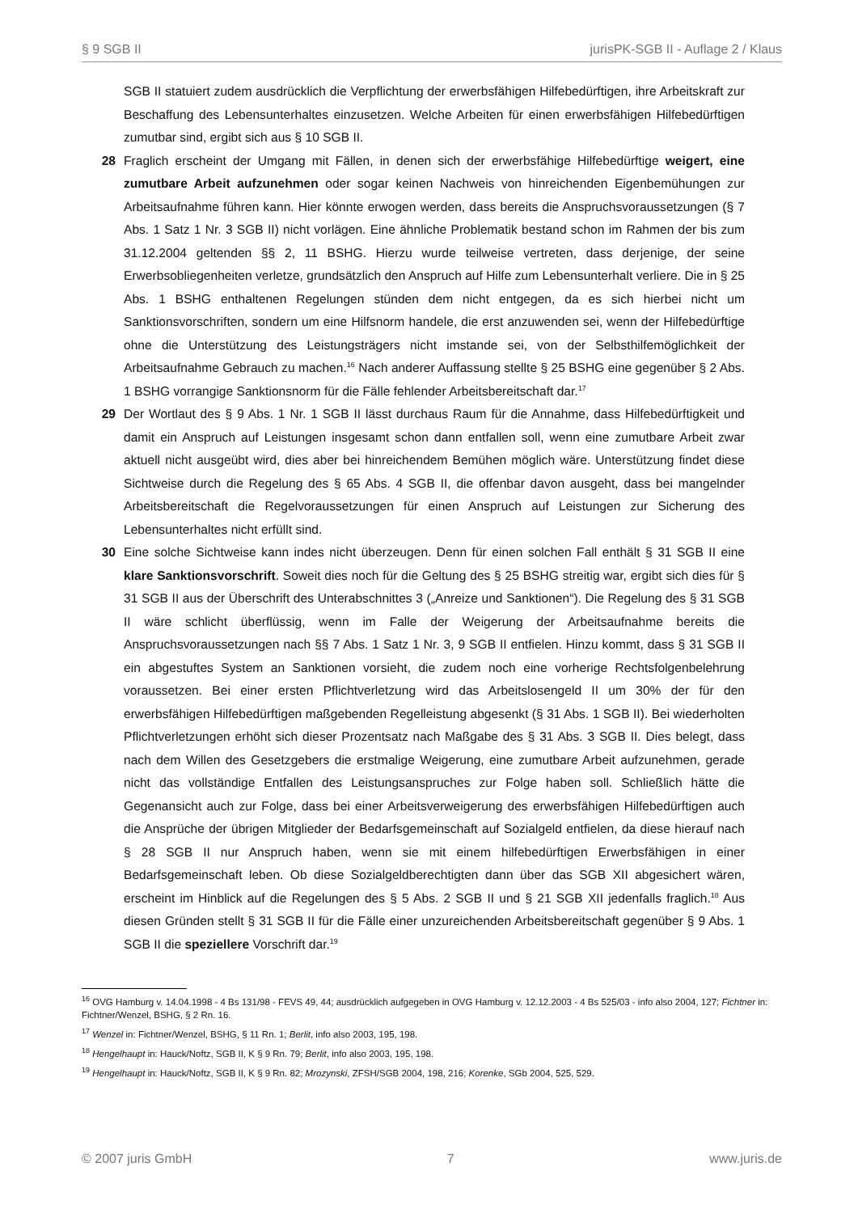§ 9 SGB II jurisPK-SGB II - Auflage 2 / Klaus
SGB II statuiert zudem ausdrücklich die Verpflichtung der erwerbsfähigen Hilfebedürftigen, ihre Arbeitskraft zur Beschaffung des Lebensunterhaltes einzusetzen. Welche Arbeiten für einen erwerbsfähigen Hilfebedürftigen zumutbar sind, ergibt sich aus § 10 SGB II.
28 Fraglich erscheint der Umgang mit Fällen, in denen sich der erwerbsfähige Hilfebedürftige weigert, eine zumutbare Arbeit aufzunehmen oder sogar keinen Nachweis von hinreichenden Eigenbemühungen zur Arbeitsaufnahme führen kann. Hier könnte erwogen werden, dass bereits die Anspruchsvoraussetzungen (§ 7 Abs. 1 Satz 1 Nr. 3 SGB II) nicht vorlägen. Eine ähnliche Problematik bestand schon im Rahmen der bis zum 31.12.2004 geltenden §§ 2, 11 BSHG. Hierzu wurde teilweise vertreten, dass derjenige, der seine Erwerbsobliegenheiten verletze, grundsätzlich den Anspruch auf Hilfe zum Lebensunterhalt verliere. Die in § 25 Abs. 1 BSHG enthaltenen Regelungen stünden dem nicht entgegen, da es sich hierbei nicht um Sanktionsvorschriften, sondern um eine Hilfsnorm handele, die erst anzuwenden sei, wenn der Hilfebedürftige ohne die Unterstützung des Leistungsträgers nicht imstande sei, von der Selbsthilfemöglichkeit der Arbeitsaufnahme Gebrauch zu machen.<sup>16</sup> Nach anderer Auffassung stellte § 25 BSHG eine gegenüber § 2 Abs. 1 BSHG vorrangige Sanktionsnorm für die Fälle fehlender Arbeitsbereitschaft dar.<sup>17</sup>
29 Der Wortlaut des § 9 Abs. 1 Nr. 1 SGB II lässt durchaus Raum für die Annahme, dass Hilfebedürftigkeit und damit ein Anspruch auf Leistungen insgesamt schon dann entfallen soll, wenn eine zumutbare Arbeit zwar aktuell nicht ausgeübt wird, dies aber bei hinreichendem Bemühen möglich wäre. Unterstützung findet diese Sichtweise durch die Regelung des § 65 Abs. 4 SGB II, die offenbar davon ausgeht, dass bei mangelnder Arbeitsbereitschaft die Regelvoraussetzungen für einen Anspruch auf Leistungen zur Sicherung des Lebensunterhaltes nicht erfüllt sind.
30 Eine solche Sichtweise kann indes nicht überzeugen. Denn für einen solchen Fall enthält § 31 SGB II eine klare Sanktionsvorschrift. Soweit dies noch für die Geltung des § 25 BSHG streitig war, ergibt sich dies für § 31 SGB II aus der Überschrift des Unterabschnittes 3 („Anreize und Sanktionen“). Die Regelung des § 31 SGB II wäre schlicht überflüssig, wenn im Falle der Weigerung der Arbeitsaufnahme bereits die Anspruchsvoraussetzungen nach §§ 7 Abs. 1 Satz 1 Nr. 3, 9 SGB II entfielen. Hinzu kommt, dass § 31 SGB II ein abgestuftes System an Sanktionen vorsieht, die zudem noch eine vorherige Rechtsfolgenbelehrung voraussetzen. Bei einer ersten Pflichtverletzung wird das Arbeitslosengeld II um 30% der für den erwerbsfähigen Hilfebedürftigen maßgebenden Regelleistung abgesenkt (§ 31 Abs. 1 SGB II). Bei wiederholten Pflichtverletzungen erhöht sich dieser Prozentsatz nach Maßgabe des § 31 Abs. 3 SGB II. Dies belegt, dass nach dem Willen des Gesetzgebers die erstmalige Weigerung, eine zumutbare Arbeit aufzunehmen, gerade nicht das vollständige Entfallen des Leistungsanspruches zur Folge haben soll. Schließlich hätte die Gegenansicht auch zur Folge, dass bei einer Arbeitsverweigerung des erwerbsfähigen Hilfebedürftigen auch die Ansprüche der übrigen Mitglieder der Bedarfsgemeinschaft auf Sozialgeld entfielen, da diese hierauf nach § 28 SGB II nur Anspruch haben, wenn sie mit einem hilfebedürftigen Erwerbsfähigen in einer Bedarfsgemeinschaft leben. Ob diese Sozialgeldberechtigten dann über das SGB XII abgesichert wären, erscheint im Hinblick auf die Regelungen des § 5 Abs. 2 SGB II und § 21 SGB XII jedenfalls fraglich.<sup>18</sup> Aus diesen Gründen stellt § 31 SGB II für die Fälle einer unzureichenden Arbeitsbereitschaft gegenüber § 9 Abs. 1 SGB II die speziellere Vorschrift dar.<sup>19</sup>
<sup>16</sup> OVG Hamburg v. 14.04.1998 - 4 Bs 131/98 - FEVS 49, 44; ausdrücklich aufgegeben in OVG Hamburg v. 12.12.2003 - 4 Bs 525/03 - info also 2004, 127; Fichtner in: Fichtner/Wenzel, BSHG, § 2 Rn. 16.
<sup>17</sup> Wenzel in: Fichtner/Wenzel, BSHG, § 11 Rn. 1; Berlit, info also 2003, 195, 198.
<sup>18</sup> Hengelhaupt in: Hauck/Noftz, SGB II, K § 9 Rn. 79; Berlit, info also 2003, 195, 198.
<sup>19</sup> Hengelhaupt in: Hauck/Noftz, SGB II, K § 9 Rn. 82; Mrozynski, ZFSH/SGB 2004, 198, 216; Korenke, SGb 2004, 525, 529.
© 2007 juris GmbH 7 www.juris.de